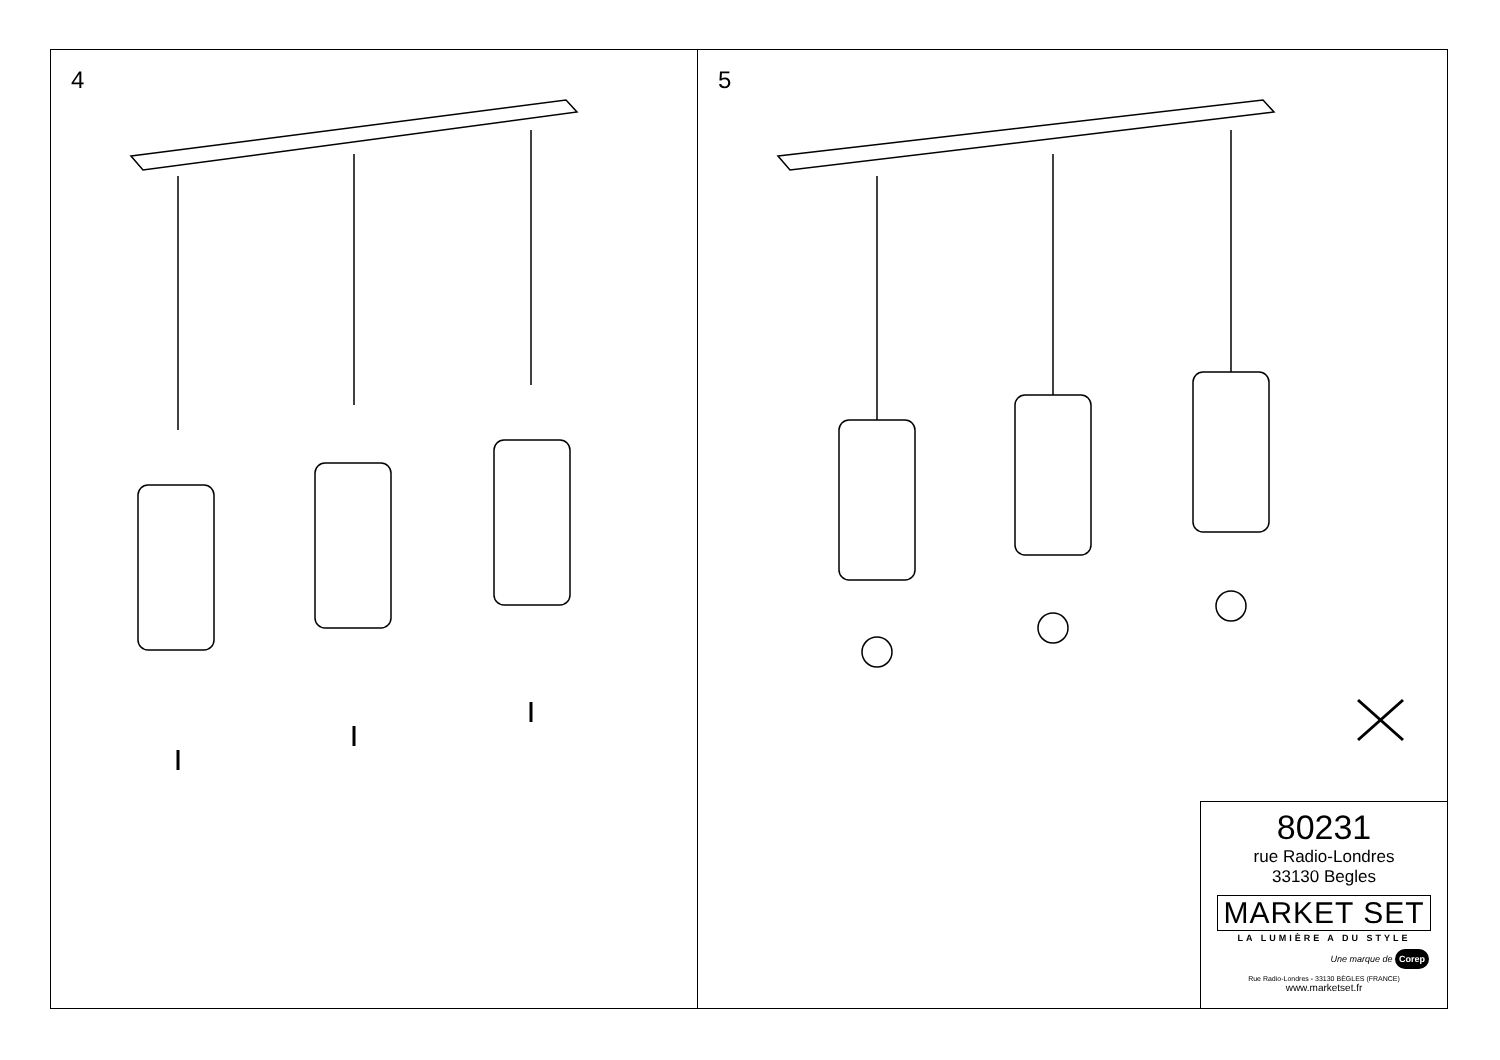4
5
80231
rue Radio-Londres
33130 Begles
MARKET SET
LA LUMIÈRE A DU STYLE
Une marque de Corep
Rue Radio-Londres - 33130 BÈGLES (FRANCE)
www.marketset.fr